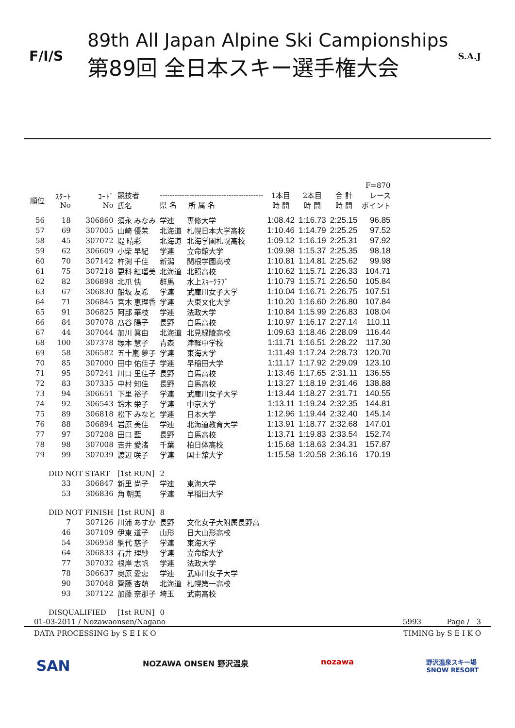F/I/S
89th All Japan Alpine Ski Campionships
第89回 全日本スキー選手権大会
S.A.J
| | | | | | | | | | F=870 |
| --- | --- | --- | --- | --- | --- | --- | --- | --- | --- |
| 順位 | ｽﾀｰﾄ No | ｺｰﾄﾞ No | 競技者 氏名 | ------------------------------------------ 県 名 所 属 名 | | 1本目 時 間 | 2本目 時 間 | 合 計 時 間 | レース ポイント |
| 56 | 18 | 306860 | 須永 みなみ | 学連 | 専修大学 | 1:08.42 | 1:16.73 | 2:25.15 | 96.85 |
| 57 | 69 | 307005 | 山崎 優茉 | 北海道 | 札幌日本大学高校 | 1:10.46 | 1:14.79 | 2:25.25 | 97.52 |
| 58 | 45 | 307072 | 堤 晴彩 | 北海道 | 北海学園札幌高校 | 1:09.12 | 1:16.19 | 2:25.31 | 97.92 |
| 59 | 62 | 306609 | 小柴 早紀 | 学連 | 立命館大学 | 1:09.98 | 1:15.37 | 2:25.35 | 98.18 |
| 60 | 70 | 307142 | 杵渕 千佳 | 新潟 | 関根学園高校 | 1:10.81 | 1:14.81 | 2:25.62 | 99.98 |
| 61 | 75 | 307218 | 更科 紅瑠美 | 北海道 | 北照高校 | 1:10.62 | 1:15.71 | 2:26.33 | 104.71 |
| 62 | 82 | 306898 | 北爪 快 | 群馬 | 水上ｽｷｰｸﾗﾌﾞ | 1:10.79 | 1:15.71 | 2:26.50 | 105.84 |
| 63 | 67 | 306830 | 船坂 友希 | 学連 | 武庫川女子大学 | 1:10.04 | 1:16.71 | 2:26.75 | 107.51 |
| 64 | 71 | 306845 | 宮木 恵理香 | 学連 | 大東文化大学 | 1:10.20 | 1:16.60 | 2:26.80 | 107.84 |
| 65 | 91 | 306825 | 阿部 華枝 | 学連 | 法政大学 | 1:10.84 | 1:15.99 | 2:26.83 | 108.04 |
| 66 | 84 | 307078 | 髙谷 陽子 | 長野 | 白馬高校 | 1:10.97 | 1:16.17 | 2:27.14 | 110.11 |
| 67 | 44 | 307044 | 加川 眞由 | 北海道 | 北見緑陵高校 | 1:09.63 | 1:18.46 | 2:28.09 | 116.44 |
| 68 | 100 | 307378 | 塚本 慧子 | 青森 | 津軽中学校 | 1:11.71 | 1:16.51 | 2:28.22 | 117.30 |
| 69 | 58 | 306582 | 五十嵐 夢子 | 学連 | 東海大学 | 1:11.49 | 1:17.24 | 2:28.73 | 120.70 |
| 70 | 85 | 307000 | 田中 佑佳子 | 学連 | 早稲田大学 | 1:11.17 | 1:17.92 | 2:29.09 | 123.10 |
| 71 | 95 | 307241 | 川口 里佳子 | 長野 | 白馬高校 | 1:13.46 | 1:17.65 | 2:31.11 | 136.55 |
| 72 | 83 | 307335 | 中村 知佳 | 長野 | 白馬高校 | 1:13.27 | 1:18.19 | 2:31.46 | 138.88 |
| 73 | 94 | 306651 | 下里 裕子 | 学連 | 武庫川女子大学 | 1:13.44 | 1:18.27 | 2:31.71 | 140.55 |
| 74 | 92 | 306543 | 鈴木 栄子 | 学連 | 中京大学 | 1:13.11 | 1:19.24 | 2:32.35 | 144.81 |
| 75 | 89 | 306818 | 松下 みなと | 学連 | 日本大学 | 1:12.96 | 1:19.44 | 2:32.40 | 145.14 |
| 76 | 88 | 306894 | 岩原 美佳 | 学連 | 北海道教育大学 | 1:13.91 | 1:18.77 | 2:32.68 | 147.01 |
| 77 | 97 | 307208 | 田口 藍 | 長野 | 白馬高校 | 1:13.71 | 1:19.83 | 2:33.54 | 152.74 |
| 78 | 98 | 307008 | 吉井 愛渚 | 千葉 | 柏日体高校 | 1:15.68 | 1:18.63 | 2:34.31 | 157.87 |
| 79 | 99 | 307039 | 渡辺 咲子 | 学連 | 国士舘大学 | 1:15.58 | 1:20.58 | 2:36.16 | 170.19 |
| | DID NOT START | | [1st RUN] | 2 | | | | | |
| | 33 | 306847 | 新里 尚子 | 学連 | 東海大学 | | | | |
| | 53 | 306836 | 角 朝美 | 学連 | 早稲田大学 | | | | |
| | DID NOT FINISH | | [1st RUN] | 8 | | | | | |
| | 7 | 307126 | 川浦 あすか | 長野 | 文化女子大附属長野高 | | | | |
| | 46 | 307109 | 伊東 道子 | 山形 | 日大山形高校 | | | | |
| | 54 | 306958 | 網代 慈子 | 学連 | 東海大学 | | | | |
| | 64 | 306833 | 石井 理紗 | 学連 | 立命館大学 | | | | |
| | 77 | 307032 | 根岸 志帆 | 学連 | 法政大学 | | | | |
| | 78 | 306637 | 奥原 愛恵 | 学連 | 武庫川女子大学 | | | | |
| | 90 | 307048 | 齊藤 杏萌 | 北海道 | 札幌第一高校 | | | | |
| | 93 | 307122 | 加藤 奈那子 | 埼玉 | 武南高校 | | | | |
| | DISQUALIFIED | | [1st RUN] | 0 | | | | | |
01-03-2011 / Nozawaonsen/Nagano 5993 Page / 3
DATA PROCESSING by S E I K O TIMING by S E I K O
SAN NOZAWA ONSEN 野沢温泉 nozawa 野沢温泉スキー場
SNOW RESORT